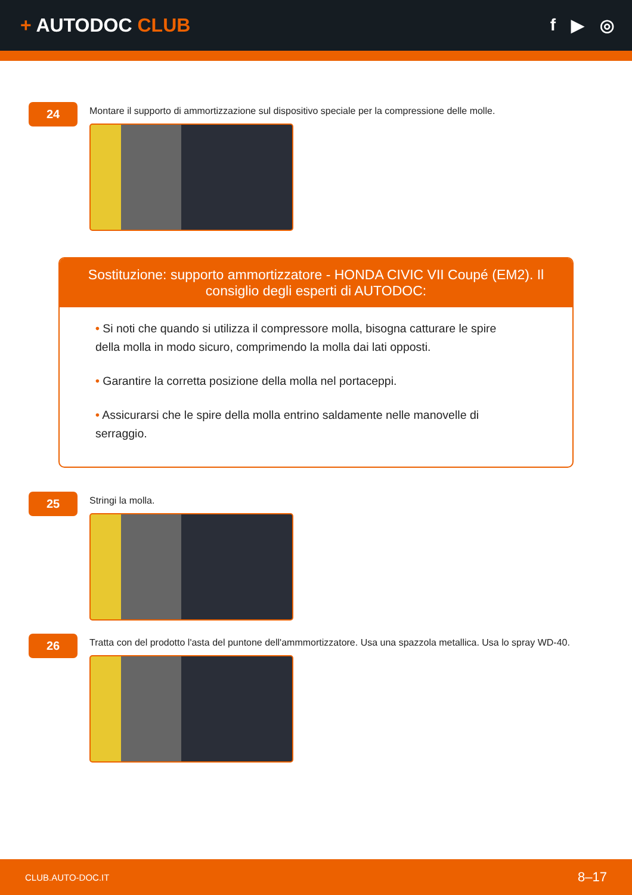+ AUTODOC CLUB f ▶ ◎
24
Montare il supporto di ammortizzazione sul dispositivo speciale per la compressione delle molle.
Sostituzione: supporto ammortizzatore - HONDA CIVIC VII Coupé (EM2). Il consiglio degli esperti di AUTODOC:
• Si noti che quando si utilizza il compressore molla, bisogna catturare le spire della molla in modo sicuro, comprimendo la molla dai lati opposti.
• Garantire la corretta posizione della molla nel portaceppi.
• Assicurarsi che le spire della molla entrino saldamente nelle manovelle di serraggio.
25
Stringi la molla.
26
Tratta con del prodotto l'asta del puntone dell'ammmortizzatore. Usa una spazzola metallica. Usa lo spray WD-40.
CLUB.AUTO-DOC.IT 8–17